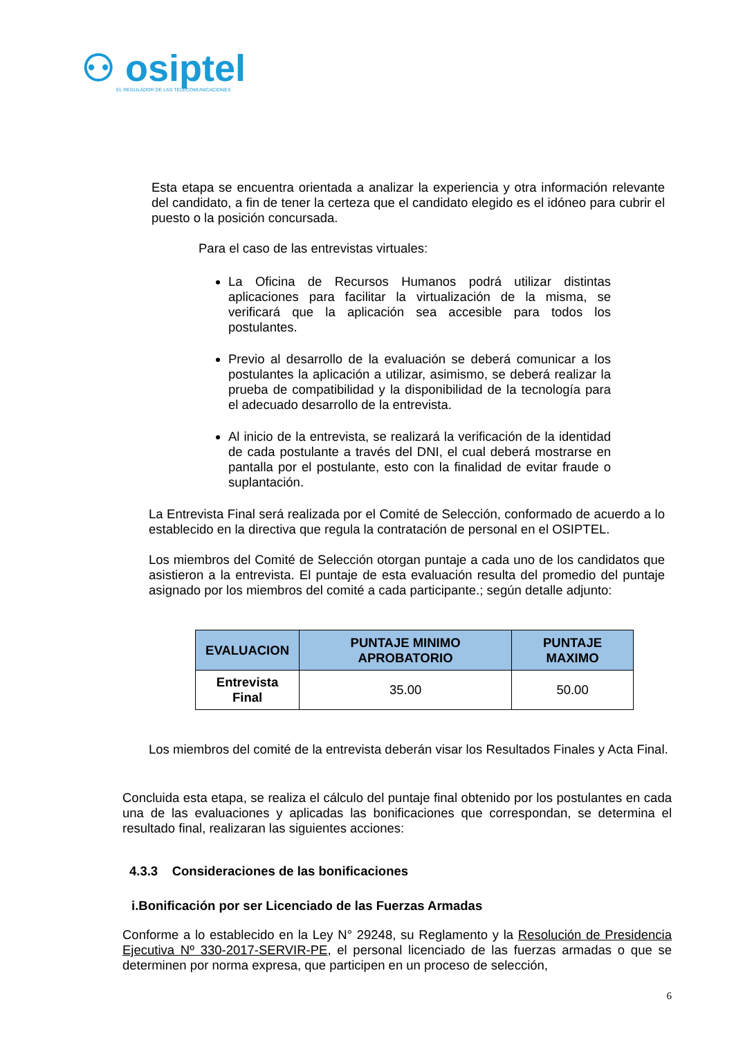⚇ osiptel
EL REGULADOR DE LAS TELECOMUNICACIONES
Esta etapa se encuentra orientada a analizar la experiencia y otra información relevante del candidato, a fin de tener la certeza que el candidato elegido es el idóneo para cubrir el puesto o la posición concursada.
Para el caso de las entrevistas virtuales:
La Oficina de Recursos Humanos podrá utilizar distintas aplicaciones para facilitar la virtualización de la misma, se verificará que la aplicación sea accesible para todos los postulantes.
Previo al desarrollo de la evaluación se deberá comunicar a los postulantes la aplicación a utilizar, asimismo, se deberá realizar la prueba de compatibilidad y la disponibilidad de la tecnología para el adecuado desarrollo de la entrevista.
Al inicio de la entrevista, se realizará la verificación de la identidad de cada postulante a través del DNI, el cual deberá mostrarse en pantalla por el postulante, esto con la finalidad de evitar fraude o suplantación.
La Entrevista Final será realizada por el Comité de Selección, conformado de acuerdo a lo establecido en la directiva que regula la contratación de personal en el OSIPTEL.
Los miembros del Comité de Selección otorgan puntaje a cada uno de los candidatos que asistieron a la entrevista. El puntaje de esta evaluación resulta del promedio del puntaje asignado por los miembros del comité a cada participante.; según detalle adjunto:
| EVALUACION | PUNTAJE MINIMO APROBATORIO | PUNTAJE MAXIMO |
| --- | --- | --- |
| Entrevista Final | 35.00 | 50.00 |
Los miembros del comité de la entrevista deberán visar los Resultados Finales y Acta Final.
Concluida esta etapa, se realiza el cálculo del puntaje final obtenido por los postulantes en cada una de las evaluaciones y aplicadas las bonificaciones que correspondan, se determina el resultado final, realizaran las siguientes acciones:
4.3.3 Consideraciones de las bonificaciones
i.Bonificación por ser Licenciado de las Fuerzas Armadas
Conforme a lo establecido en la Ley N° 29248, su Reglamento y la Resolución de Presidencia Ejecutiva Nº 330-2017-SERVIR-PE, el personal licenciado de las fuerzas armadas o que se determinen por norma expresa, que participen en un proceso de selección,
6